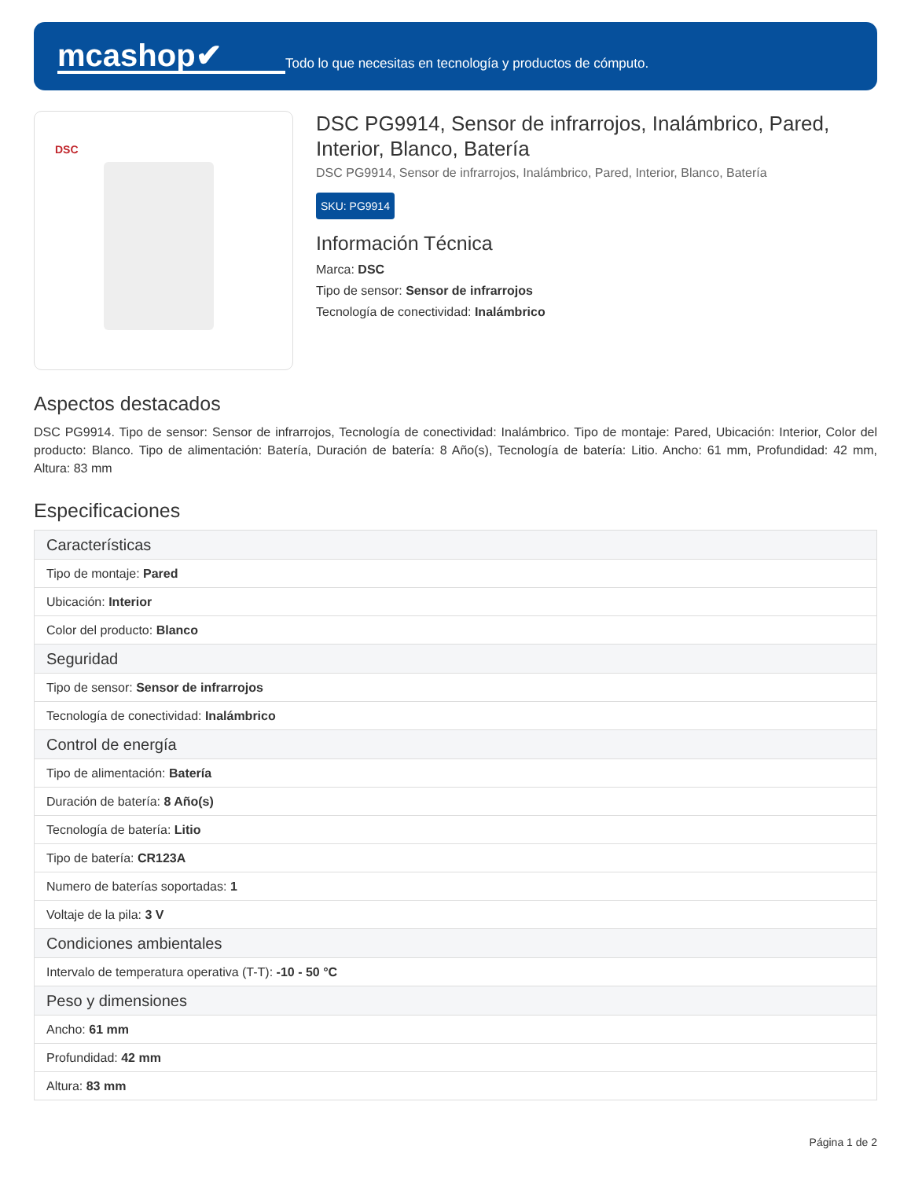mcashop✔
Todo lo que necesitas en tecnología y productos de cómputo.
DSC
DSC PG9914, Sensor de infrarrojos, Inalámbrico, Pared, Interior, Blanco, Batería
DSC PG9914, Sensor de infrarrojos, Inalámbrico, Pared, Interior, Blanco, Batería
SKU: PG9914
Información Técnica
Marca: DSC
Tipo de sensor: Sensor de infrarrojos
Tecnología de conectividad: Inalámbrico
Aspectos destacados
DSC PG9914. Tipo de sensor: Sensor de infrarrojos, Tecnología de conectividad: Inalámbrico. Tipo de montaje: Pared, Ubicación: Interior, Color del producto: Blanco. Tipo de alimentación: Batería, Duración de batería: 8 Año(s), Tecnología de batería: Litio. Ancho: 61 mm, Profundidad: 42 mm, Altura: 83 mm
Especificaciones
| Características |
| --- |
| Tipo de montaje: Pared |
| Ubicación: Interior |
| Color del producto: Blanco |
| Seguridad |
| Tipo de sensor: Sensor de infrarrojos |
| Tecnología de conectividad: Inalámbrico |
| Control de energía |
| Tipo de alimentación: Batería |
| Duración de batería: 8 Año(s) |
| Tecnología de batería: Litio |
| Tipo de batería: CR123A |
| Numero de baterías soportadas: 1 |
| Voltaje de la pila: 3 V |
| Condiciones ambientales |
| Intervalo de temperatura operativa (T-T): -10 - 50 °C |
| Peso y dimensiones |
| Ancho: 61 mm |
| Profundidad: 42 mm |
| Altura: 83 mm |
Página 1 de 2